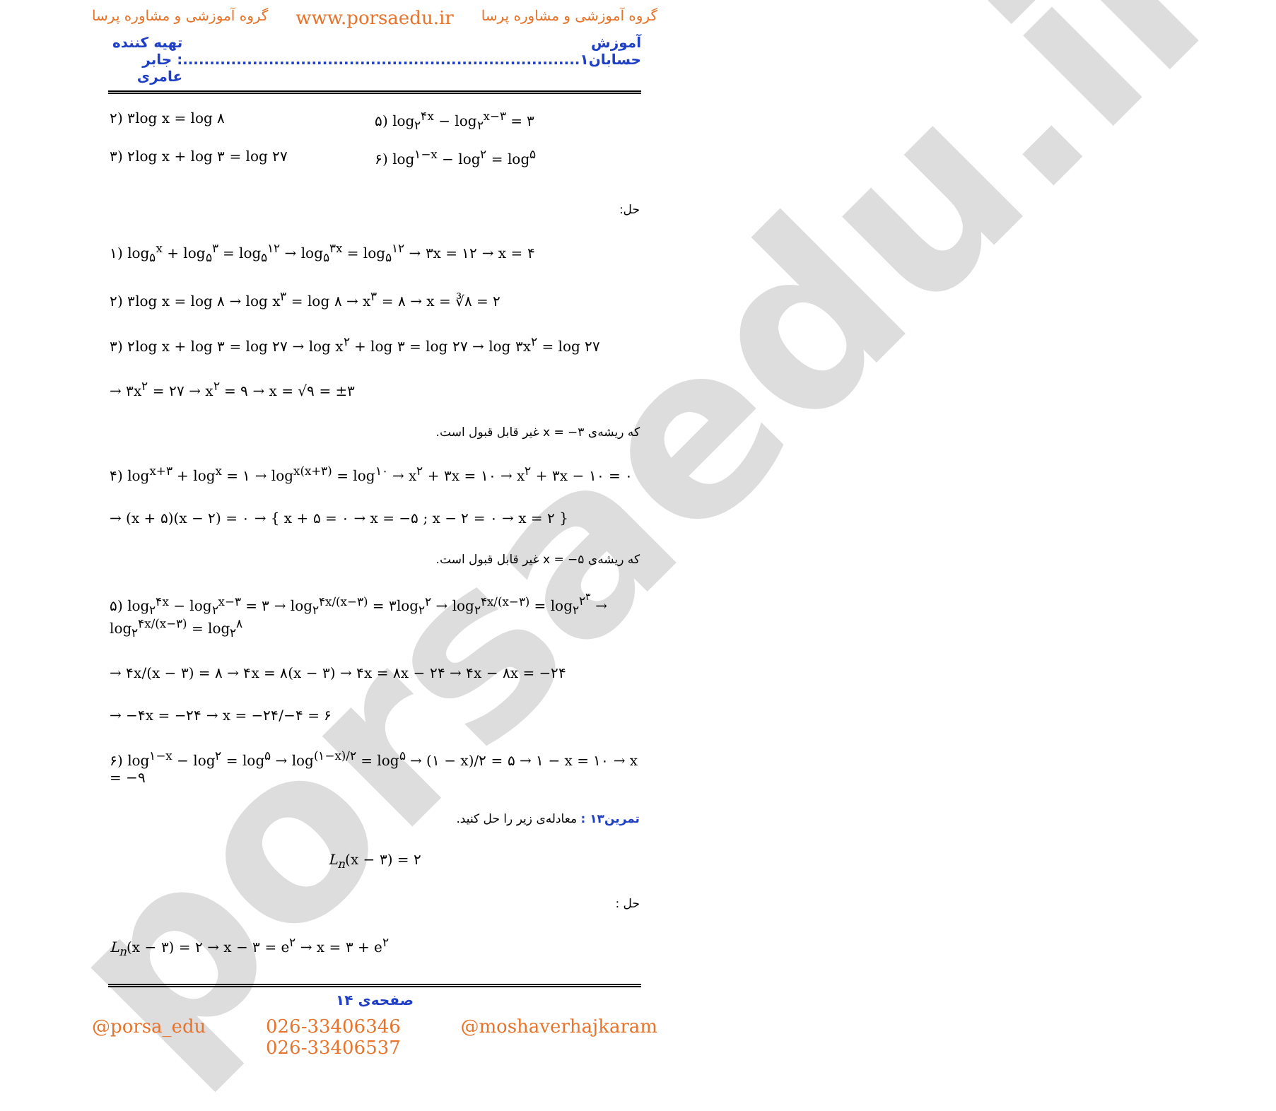porsaedu.ir
گروه آموزشی و مشاوره پرسا www.porsaedu.ir گروه آموزشی و مشاوره پرسا
آموزش حسابان۱.......................................................................... تهیه کننده : جابر عامری
۲) ۳log x = log ۸ ۵) log<sub>۲</sub><sup>۴x</sup> − log<sub>۲</sub><sup>x−۳</sup> = ۳
۳) ۲log x + log ۳ = log ۲۷ ۶) log<sup>۱−x</sup> − log<sup>۲</sup> = log<sup>۵</sup>
حل:
۱) log<sub>۵</sub><sup>x</sup> + log<sub>۵</sub><sup>۳</sup> = log<sub>۵</sub><sup>۱۲</sup> → log<sub>۵</sub><sup>۳x</sup> = log<sub>۵</sub><sup>۱۲</sup> → ۳x = ۱۲ → x = ۴
۲) ۳log x = log ۸ → log x<sup>۳</sup> = log ۸ → x<sup>۳</sup> = ۸ → x = ∛۸ = ۲
۳) ۲log x + log ۳ = log ۲۷ → log x<sup>۲</sup> + log ۳ = log ۲۷ → log ۳x<sup>۲</sup> = log ۲۷
→ ۳x<sup>۲</sup> = ۲۷ → x<sup>۲</sup> = ۹ → x = √۹ = ±۳
که ریشه‌ی x = −۳ غیر قابل قبول است.
۴) log<sup>x+۳</sup> + log<sup>x</sup> = ۱ → log<sup>x(x+۳)</sup> = log<sup>۱۰</sup> → x<sup>۲</sup> + ۳x = ۱۰ → x<sup>۲</sup> + ۳x − ۱۰ = ۰
→ (x + ۵)(x − ۲) = ۰ → { x + ۵ = ۰ → x = −۵ ; x − ۲ = ۰ → x = ۲ }
که ریشه‌ی x = −۵ غیر قابل قبول است.
۵) log<sub>۲</sub><sup>۴x</sup> − log<sub>۲</sub><sup>x−۳</sup> = ۳ → log<sub>۲</sub><sup>۴x/(x−۳)</sup> = ۳log<sub>۲</sub><sup>۲</sup> → log<sub>۲</sub><sup>۴x/(x−۳)</sup> = log<sub>۲</sub><sup>۲<sup>۳</sup></sup> → log<sub>۲</sub><sup>۴x/(x−۳)</sup> = log<sub>۲</sub><sup>۸</sup>
→ ۴x/(x − ۳) = ۸ → ۴x = ۸(x − ۳) → ۴x = ۸x − ۲۴ → ۴x − ۸x = −۲۴
→ −۴x = −۲۴ → x = −۲۴/−۴ = ۶
۶) log<sup>۱−x</sup> − log<sup>۲</sup> = log<sup>۵</sup> → log<sup>(۱−x)/۲</sup> = log<sup>۵</sup> → (۱ − x)/۲ = ۵ → ۱ − x = ۱۰ → x = −۹
تمرین۱۳ : معادله‌ی زیر را حل کنید.
L<sub>n</sub>(x − ۳) = ۲
حل :
L<sub>n</sub>(x − ۳) = ۲ → x − ۳ = e<sup>۲</sup> → x = ۳ + e<sup>۲</sup>
صفحه‌ی ۱۴
@porsa_edu 026-33406346
026-33406537 @moshaverhajkaram